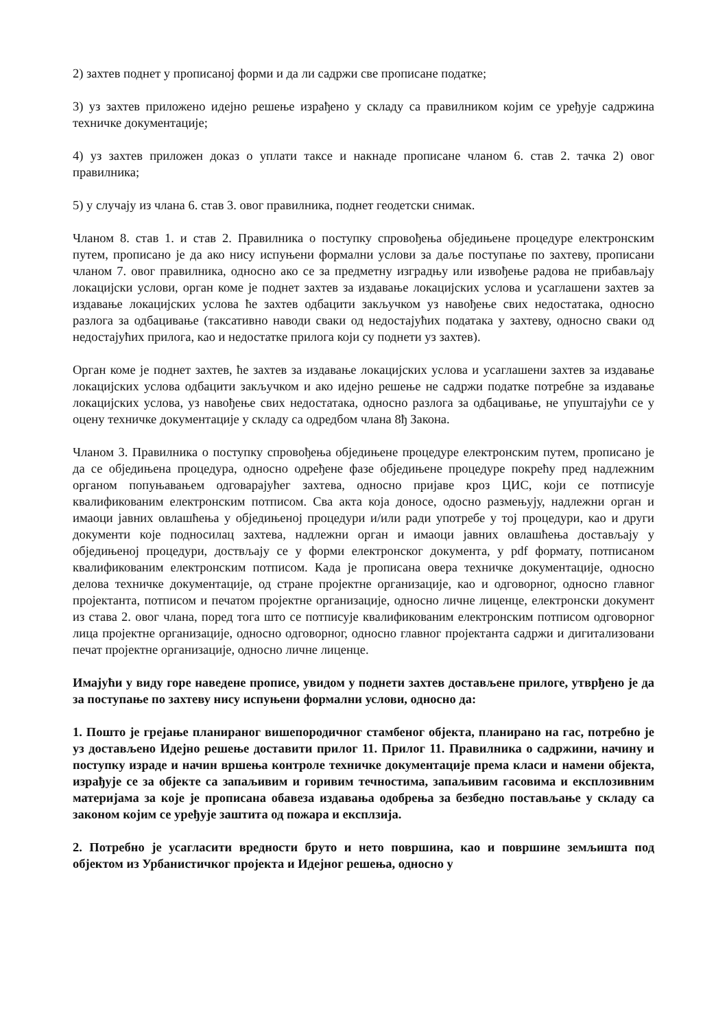2) захтев поднет у прописаној форми и да ли садржи све прописане податке;
3) уз захтев приложено идејно решење израђено у складу са правилником којим се уређује садржина техничке документације;
4) уз захтев приложен доказ о уплати таксе и накнаде прописане чланом 6. став 2. тачка 2) овог правилника;
5) у случају из члана 6. став 3. овог правилника, поднет геодетски снимак.
Чланом 8. став 1. и став 2. Правилника о поступку спровођења обједињене процедуре електронским путем, прописано је да ако нису испуњени формални услови за даље поступање по захтеву, прописани чланом 7. овог правилника, односно ако се за предметну изградњу или извођење радова не прибављају локацијски услови, орган коме је поднет захтев за издавање локацијских услова и усаглашени захтев за издавање локацијских услова ће захтев одбацити закључком уз навођење свих недостатака, односно разлога за одбацивање (таксативно наводи сваки од недостајућих података у захтеву, односно сваки од недостајућих прилога, као и недостатке прилога који су поднети уз захтев).
Орган коме је поднет захтев, ће захтев за издавање локацијских услова и усаглашени захтев за издавање локацијских услова одбацити закључком и ако идејно решење не садржи податке потребне за издавање локацијских услова, уз навођење свих недостатака, односно разлога за одбацивање, не упуштајући се у оцену техничке документације у складу са одредбом члана 8ђ Закона.
Чланом 3. Правилника о поступку спровођења обједињене процедуре електронским путем, прописано је да се обједињена процедура, односно одређене фазе обједињене процедуре покрећу пред надлежним органом попуњавањем одговарајућег захтева, односно пријаве кроз ЦИС, који се потписује квалификованим електронским потписом. Сва акта која доносе, одосно размењују, надлежни орган и имаоци јавних овлашћења у обједињеној процедури и/или ради употребе у тој процедури, као и други документи које подносилац захтева, надлежни орган и имаоци јавних овлашћења достављају у обједињеној процедури, доствљају се у форми електронског документа, у pdf формату, потписаном квалификованим електронским потписом. Када је прописана овера техничке документације, односно делова техничке документације, од стране пројектне организације, као и одговорног, односно главног пројектанта, потписом и печатом пројектне организације, односно личне лиценце, електронски документ из става 2. овог члана, поред тога што се потписује квалификованим електронским потписом одговорног лица пројектне организације, односно одговорног, односно главног пројектанта садржи и дигитализовани печат пројектне организације, односно личне лиценце.
Имајући у виду горе наведене прописе, увидом у поднети захтев достављене прилоге, утврђено је да за поступање по захтеву нису испуњени формални услови, односно да:
1. Пошто је грејање планираног вишепородичног стамбеног објекта, планирано на гас, потребно је уз достављено Идејно решење доставити прилог 11. Прилог 11. Правилника о садржини, начину и поступку израде и начин вршења контроле техничке документације према класи и намени објекта, израђује се за објекте са запаљивим и горивим течностима, запаљивим гасовима и експлозивним материјама за које је прописана обавеза издавања одобрења за безбедно постављање у складу са законом којим се уређује заштита од пожара и експлзија.
2. Потребно је усагласити вредности бруто и нето површина, као и површине земљишта под објектом из Урбанистичког пројекта и Идејног решења, односно у